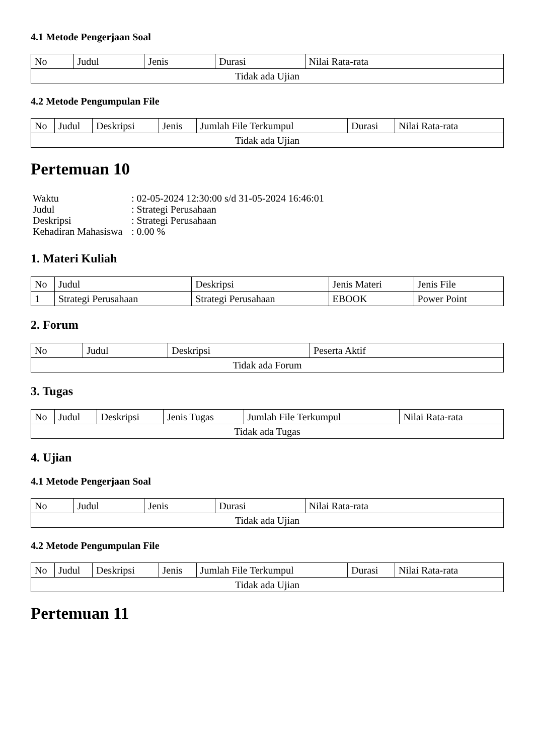4.1 Metode Pengerjaan Soal
| No | Judul | Jenis | Durasi | Nilai Rata-rata |
| --- | --- | --- | --- | --- |
| Tidak ada Ujian | | | | |
4.2 Metode Pengumpulan File
| No | Judul | Deskripsi | Jenis | Jumlah File Terkumpul | Durasi | Nilai Rata-rata |
| --- | --- | --- | --- | --- | --- | --- |
| Tidak ada Ujian | | | | | | |
Pertemuan 10
| Waktu | : 02-05-2024 12:30:00 s/d 31-05-2024 16:46:01 |
| Judul | : Strategi Perusahaan |
| Deskripsi | : Strategi Perusahaan |
| Kehadiran Mahasiswa | : 0.00 % |
1. Materi Kuliah
| No | Judul | Deskripsi | Jenis Materi | Jenis File |
| --- | --- | --- | --- | --- |
| 1 | Strategi Perusahaan | Strategi Perusahaan | EBOOK | Power Point |
2. Forum
| No | Judul | Deskripsi | Peserta Aktif |
| --- | --- | --- | --- |
| Tidak ada Forum | | | |
3. Tugas
| No | Judul | Deskripsi | Jenis Tugas | Jumlah File Terkumpul | Nilai Rata-rata |
| --- | --- | --- | --- | --- | --- |
| Tidak ada Tugas | | | | | |
4. Ujian
4.1 Metode Pengerjaan Soal
| No | Judul | Jenis | Durasi | Nilai Rata-rata |
| --- | --- | --- | --- | --- |
| Tidak ada Ujian | | | | |
4.2 Metode Pengumpulan File
| No | Judul | Deskripsi | Jenis | Jumlah File Terkumpul | Durasi | Nilai Rata-rata |
| --- | --- | --- | --- | --- | --- | --- |
| Tidak ada Ujian | | | | | | |
Pertemuan 11